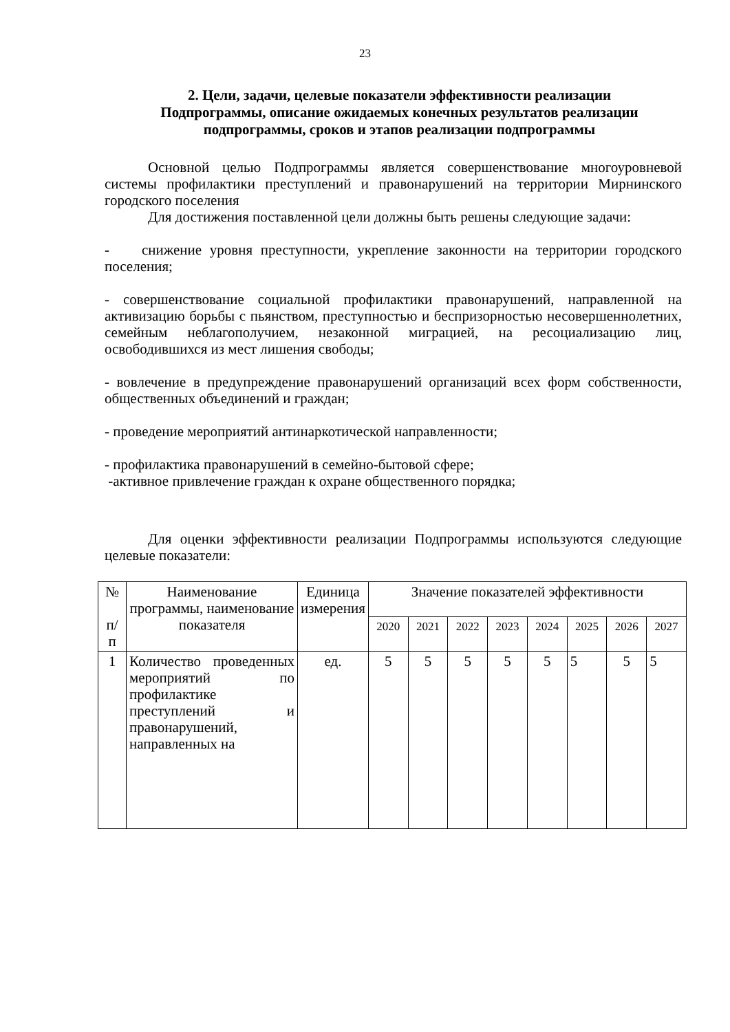23
2. Цели, задачи, целевые показатели эффективности реализации Подпрограммы, описание ожидаемых конечных результатов реализации подпрограммы, сроков и этапов реализации подпрограммы
Основной целью Подпрограммы является совершенствование многоуровневой системы профилактики преступлений и правонарушений на территории Мирнинского городского поселения
Для достижения поставленной цели должны быть решены следующие задачи:
- снижение уровня преступности, укрепление законности на территории городского поселения;
- совершенствование социальной профилактики правонарушений, направленной на активизацию борьбы с пьянством, преступностью и беспризорностью несовершеннолетних, семейным неблагополучием, незаконной миграцией, на ресоциализацию лиц, освободившихся из мест лишения свободы;
- вовлечение в предупреждение правонарушений организаций всех форм собственности, общественных объединений и граждан;
- проведение мероприятий антинаркотической направленности;
- профилактика правонарушений в семейно-бытовой сфере;
-активное привлечение граждан к охране общественного порядка;
Для оценки эффективности реализации Подпрограммы используются следующие целевые показатели:
| № п/ п | Наименование программы, наименование показателя | Единица измерения | Значение показателей эффективности | | | | | | | |
| --- | --- | --- | --- | --- | --- | --- | --- | --- | --- | --- |
| | | | 2020 | 2021 | 2022 | 2023 | 2024 | 2025 | 2026 | 2027 |
| 1 | Количество проведенных мероприятий по профилактике преступлений и правонарушений, направленных на | ед. | 5 | 5 | 5 | 5 | 5 | 5 | 5 | 5 |